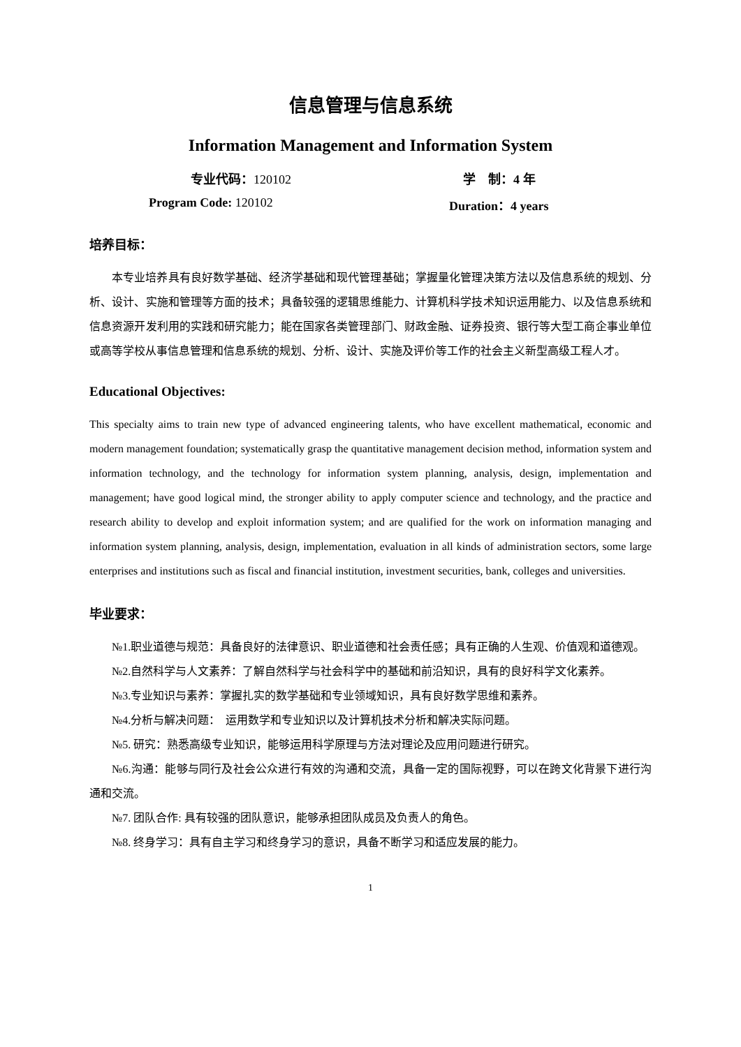信息管理与信息系统
Information Management and Information System
专业代码：120102 学　制：4 年
Program Code: 120102 Duration：4 years
培养目标：
本专业培养具有良好数学基础、经济学基础和现代管理基础；掌握量化管理决策方法以及信息系统的规划、分析、设计、实施和管理等方面的技术；具备较强的逻辑思维能力、计算机科学技术知识运用能力、以及信息系统和信息资源开发利用的实践和研究能力；能在国家各类管理部门、财政金融、证券投资、银行等大型工商企事业单位或高等学校从事信息管理和信息系统的规划、分析、设计、实施及评价等工作的社会主义新型高级工程人才。
Educational Objectives:
This specialty aims to train new type of advanced engineering talents, who have excellent mathematical, economic and modern management foundation; systematically grasp the quantitative management decision method, information system and information technology, and the technology for information system planning, analysis, design, implementation and management; have good logical mind, the stronger ability to apply computer science and technology, and the practice and research ability to develop and exploit information system; and are qualified for the work on information managing and information system planning, analysis, design, implementation, evaluation in all kinds of administration sectors, some large enterprises and institutions such as fiscal and financial institution, investment securities, bank, colleges and universities.
毕业要求：
№1.职业道德与规范：具备良好的法律意识、职业道德和社会责任感；具有正确的人生观、价值观和道德观。
№2.自然科学与人文素养：了解自然科学与社会科学中的基础和前沿知识，具有的良好科学文化素养。
№3.专业知识与素养：掌握扎实的数学基础和专业领域知识，具有良好数学思维和素养。
№4.分析与解决问题：　运用数学和专业知识以及计算机技术分析和解决实际问题。
№5. 研究：熟悉高级专业知识，能够运用科学原理与方法对理论及应用问题进行研究。
№6.沟通：能够与同行及社会公众进行有效的沟通和交流，具备一定的国际视野，可以在跨文化背景下进行沟通和交流。
№7. 团队合作: 具有较强的团队意识，能够承担团队成员及负责人的角色。
№8. 终身学习：具有自主学习和终身学习的意识，具备不断学习和适应发展的能力。
1